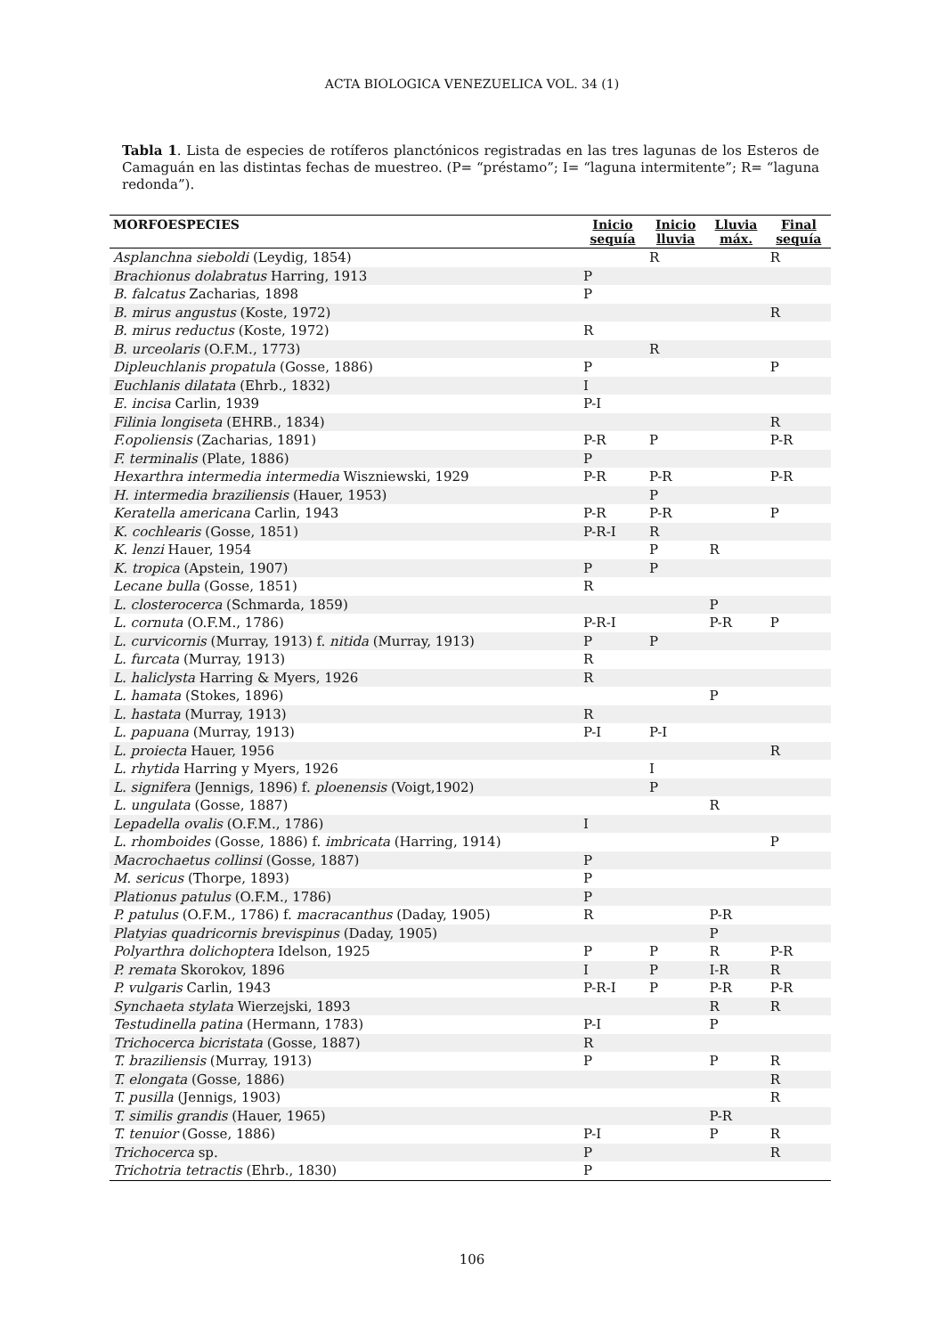ACTA BIOLOGICA VENEZUELICA VOL. 34 (1)
Tabla 1. Lista de especies de rotíferos planctónicos registradas en las tres lagunas de los Esteros de Camaguán en las distintas fechas de muestreo. (P= “préstamo”; I= “laguna intermitente”; R= “laguna redonda”).
| MORFOESPECIES | Inicio sequía | Inicio lluvia | Lluvia máx. | Final sequía |
| --- | --- | --- | --- | --- |
| Asplanchna sieboldi (Leydig, 1854) | | R | | R |
| Brachionus dolabratus Harring, 1913 | P | | | |
| B. falcatus Zacharias, 1898 | P | | | |
| B. mirus angustus (Koste, 1972) | | | | R |
| B. mirus reductus (Koste, 1972) | R | | | |
| B. urceolaris (O.F.M., 1773) | | R | | |
| Dipleuchlanis propatula (Gosse, 1886) | P | | | P |
| Euchlanis dilatata (Ehrb., 1832) | I | | | |
| E. incisa Carlin, 1939 | P-I | | | |
| Filinia longiseta (EHRB., 1834) | | | | R |
| F.opoliensis (Zacharias, 1891) | P-R | P | | P-R |
| F. terminalis (Plate, 1886) | P | | | |
| Hexarthra intermedia intermedia Wiszniewski, 1929 | P-R | P-R | | P-R |
| H. intermedia braziliensis (Hauer, 1953) | | P | | |
| Keratella americana Carlin, 1943 | P-R | P-R | | P |
| K. cochlearis (Gosse, 1851) | P-R-I | R | | |
| K. lenzi Hauer, 1954 | | P | R | |
| K. tropica (Apstein, 1907) | P | P | | |
| Lecane bulla (Gosse, 1851) | R | | | |
| L. closterocerca (Schmarda, 1859) | | | P | |
| L. cornuta (O.F.M., 1786) | P-R-I | | P-R | P |
| L. curvicornis (Murray, 1913) f. nitida (Murray, 1913) | P | P | | |
| L. furcata (Murray, 1913) | R | | | |
| L. haliclysta Harring & Myers, 1926 | R | | | |
| L. hamata (Stokes, 1896) | | | P | |
| L. hastata (Murray, 1913) | R | | | |
| L. papuana (Murray, 1913) | P-I | P-I | | |
| L. proiecta Hauer, 1956 | | | | R |
| L. rhytida Harring y Myers, 1926 | | I | | |
| L. signifera (Jennigs, 1896) f. ploenensis (Voigt,1902) | | P | | |
| L. ungulata (Gosse, 1887) | | | R | |
| Lepadella ovalis (O.F.M., 1786) | I | | | |
| L. rhomboides (Gosse, 1886) f. imbricata (Harring, 1914) | | | | P |
| Macrochaetus collinsi (Gosse, 1887) | P | | | |
| M. sericus (Thorpe, 1893) | P | | | |
| Plationus patulus (O.F.M., 1786) | P | | | |
| P. patulus (O.F.M., 1786) f. macracanthus (Daday, 1905) | R | | P-R | |
| Platyias quadricornis brevispinus (Daday, 1905) | | | P | |
| Polyarthra dolichoptera Idelson, 1925 | P | P | R | P-R |
| P. remata Skorokov, 1896 | I | P | I-R | R |
| P. vulgaris Carlin, 1943 | P-R-I | P | P-R | P-R |
| Synchaeta stylata Wierzejski, 1893 | | | R | R |
| Testudinella patina (Hermann, 1783) | P-I | | P | |
| Trichocerca bicristata (Gosse, 1887) | R | | | |
| T. braziliensis (Murray, 1913) | P | | P | R |
| T. elongata (Gosse, 1886) | | | | R |
| T. pusilla (Jennigs, 1903) | | | | R |
| T. similis grandis (Hauer, 1965) | | | P-R | |
| T. tenuior (Gosse, 1886) | P-I | | P | R |
| Trichocerca sp. | P | | | R |
| Trichotria tetractis (Ehrb., 1830) | P | | | |
106